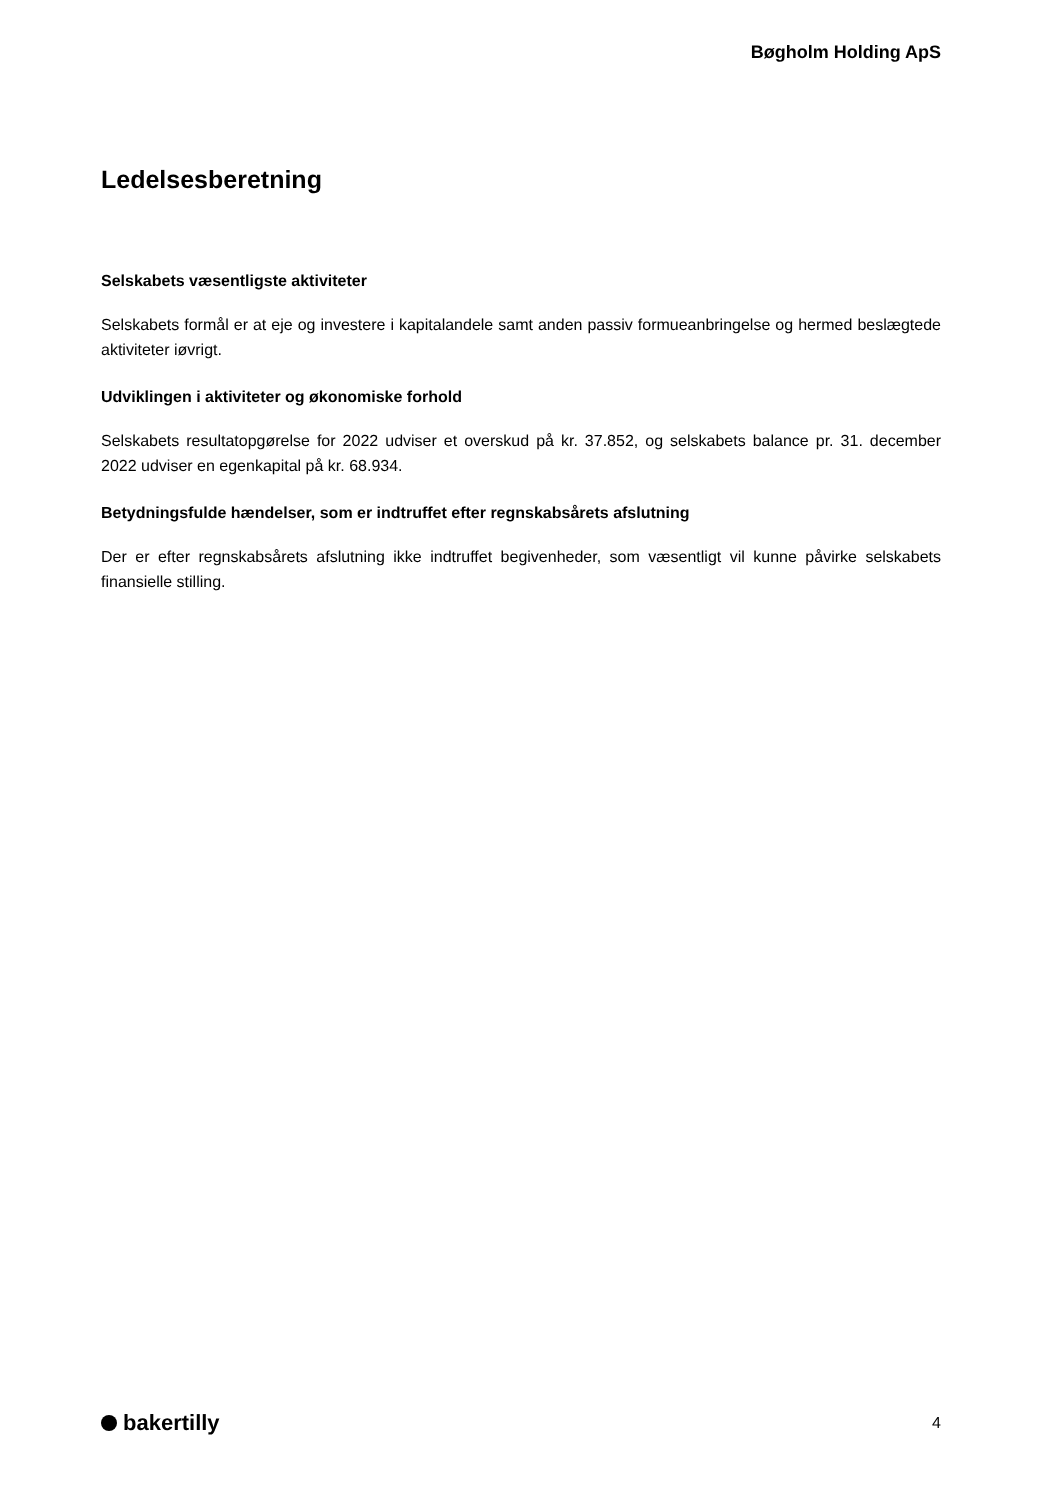Bøgholm Holding ApS
Ledelsesberetning
Selskabets væsentligste aktiviteter
Selskabets formål er at eje og investere i kapitalandele samt anden passiv formueanbringelse og hermed beslægtede aktiviteter iøvrigt.
Udviklingen i aktiviteter og økonomiske forhold
Selskabets resultatopgørelse for 2022 udviser et overskud på kr. 37.852, og selskabets balance pr. 31. december 2022 udviser en egenkapital på kr. 68.934.
Betydningsfulde hændelser, som er indtruffet efter regnskabsårets afslutning
Der er efter regnskabsårets afslutning ikke indtruffet begivenheder, som væsentligt vil kunne påvirke selskabets finansielle stilling.
bakertilly
4